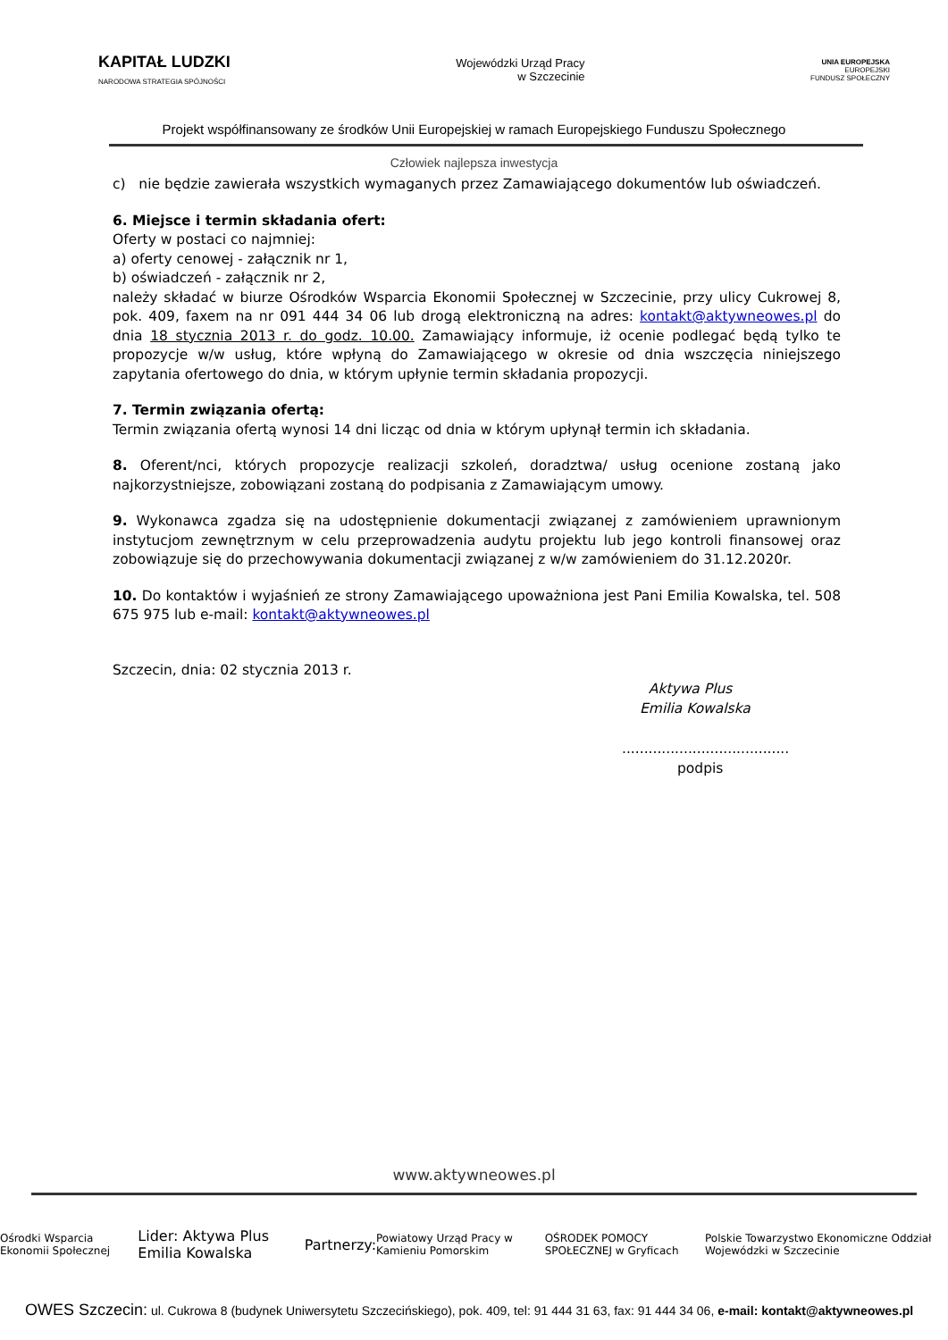KAPITAŁ LUDZKI
NARODOWA STRATEGIA SPÓJNOŚCI
Wojewódzki Urząd Pracy
w Szczecinie
UNIA EUROPEJSKA
EUROPEJSKI
FUNDUSZ SPOŁECZNY
Projekt współfinansowany ze środków Unii Europejskiej w ramach Europejskiego Funduszu Społecznego
Człowiek najlepsza inwestycja
c) nie będzie zawierała wszystkich wymaganych przez Zamawiającego dokumentów lub oświadczeń.
6. Miejsce i termin składania ofert:
Oferty w postaci co najmniej:
a) oferty cenowej - załącznik nr 1,
b) oświadczeń - załącznik nr 2,
należy składać w biurze Ośrodków Wsparcia Ekonomii Społecznej w Szczecinie, przy ulicy Cukrowej 8, pok. 409, faxem na nr 091 444 34 06 lub drogą elektroniczną na adres: kontakt@aktywneowes.pl do dnia 18 stycznia 2013 r. do godz. 10.00. Zamawiający informuje, iż ocenie podlegać będą tylko te propozycje w/w usług, które wpłyną do Zamawiającego w okresie od dnia wszczęcia niniejszego zapytania ofertowego do dnia, w którym upłynie termin składania propozycji.
7. Termin związania ofertą:
Termin związania ofertą wynosi 14 dni licząc od dnia w którym upłynął termin ich składania.
8. Oferent/nci, których propozycje realizacji szkoleń, doradztwa/ usług ocenione zostaną jako najkorzystniejsze, zobowiązani zostaną do podpisania z Zamawiającym umowy.
9. Wykonawca zgadza się na udostępnienie dokumentacji związanej z zamówieniem uprawnionym instytucjom zewnętrznym w celu przeprowadzenia audytu projektu lub jego kontroli finansowej oraz zobowiązuje się do przechowywania dokumentacji związanej z w/w zamówieniem do 31.12.2020r.
10. Do kontaktów i wyjaśnień ze strony Zamawiającego upoważniona jest Pani Emilia Kowalska, tel. 508 675 975 lub e-mail: kontakt@aktywneowes.pl
Szczecin, dnia: 02 stycznia 2013 r.
Aktywa Plus
Emilia Kowalska
......................................
podpis
www.aktywneowes.pl
Ośrodki Wsparcia Ekonomii Społecznej Lider: Aktywa Plus Emilia Kowalska Partnerzy: Powiatowy Urząd Pracy w Kamieniu Pomorskim OŚRODEK POMOCY SPOŁECZNEJ w Gryficach Polskie Towarzystwo Ekonomiczne Oddział Wojewódzki w Szczecinie
OWES Szczecin: ul. Cukrowa 8 (budynek Uniwersytetu Szczecińskiego), pok. 409, tel: 91 444 31 63, fax: 91 444 34 06, e-mail: kontakt@aktywneowes.pl